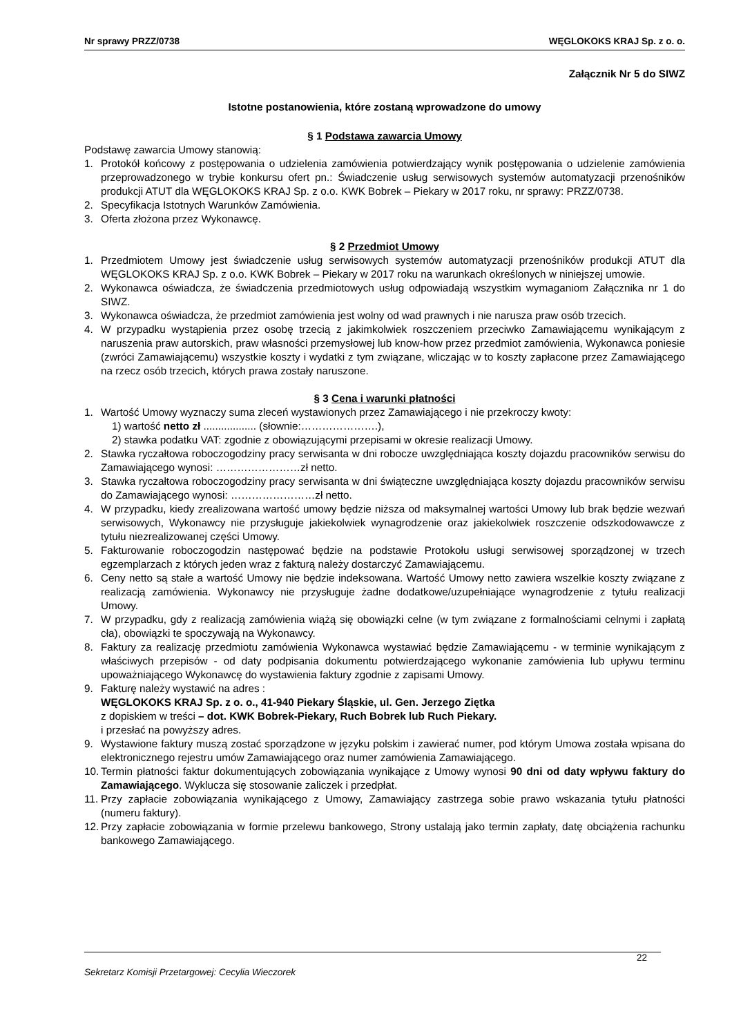Nr sprawy PRZZ/0738 WĘGLOKOKS KRAJ Sp. z o. o.
Załącznik Nr 5 do SIWZ
Istotne postanowienia, które zostaną wprowadzone do umowy
§ 1 Podstawa zawarcia Umowy
Podstawę zawarcia Umowy stanowią:
1. Protokół końcowy z postępowania o udzielenia zamówienia potwierdzający wynik postępowania o udzielenie zamówienia przeprowadzonego w trybie konkursu ofert pn.: Świadczenie usług serwisowych systemów automatyzacji przenośników produkcji ATUT dla WĘGLOKOKS KRAJ Sp. z o.o. KWK Bobrek – Piekary w 2017 roku, nr sprawy: PRZZ/0738.
2. Specyfikacja Istotnych Warunków Zamówienia.
3. Oferta złożona przez Wykonawcę.
§ 2 Przedmiot Umowy
1. Przedmiotem Umowy jest świadczenie usług serwisowych systemów automatyzacji przenośników produkcji ATUT dla WĘGLOKOKS KRAJ Sp. z o.o. KWK Bobrek – Piekary w 2017 roku na warunkach określonych w niniejszej umowie.
2. Wykonawca oświadcza, że świadczenia przedmiotowych usług odpowiadają wszystkim wymaganiom Załącznika nr 1 do SIWZ.
3. Wykonawca oświadcza, że przedmiot zamówienia jest wolny od wad prawnych i nie narusza praw osób trzecich.
4. W przypadku wystąpienia przez osobę trzecią z jakimkolwiek roszczeniem przeciwko Zamawiającemu wynikającym z naruszenia praw autorskich, praw własności przemysłowej lub know-how przez przedmiot zamówienia, Wykonawca poniesie (zwróci Zamawiającemu) wszystkie koszty i wydatki z tym związane, wliczając w to koszty zapłacone przez Zamawiającego na rzecz osób trzecich, których prawa zostały naruszone.
§ 3 Cena i warunki płatności
1. Wartość Umowy wyznaczy suma zleceń wystawionych przez Zamawiającego i nie przekroczy kwoty:
1) wartość netto zł .................. (słownie:………………….),
2) stawka podatku VAT: zgodnie z obowiązującymi przepisami w okresie realizacji Umowy.
2. Stawka ryczałtowa roboczogodziny pracy serwisanta w dni robocze uwzględniająca koszty dojazdu pracowników serwisu do Zamawiającego wynosi: ……………………zł netto.
3. Stawka ryczałtowa roboczogodziny pracy serwisanta w dni świąteczne uwzględniająca koszty dojazdu pracowników serwisu do Zamawiającego wynosi: ……………………zł netto.
4. W przypadku, kiedy zrealizowana wartość umowy będzie niższa od maksymalnej wartości Umowy lub brak będzie wezwań serwisowych, Wykonawcy nie przysługuje jakiekolwiek wynagrodzenie oraz jakiekolwiek roszczenie odszkodowawcze z tytułu niezrealizowanej części Umowy.
5. Fakturowanie roboczogodzin następować będzie na podstawie Protokołu usługi serwisowej sporządzonej w trzech egzemplarzach z których jeden wraz z fakturą należy dostarczyć Zamawiającemu.
6. Ceny netto są stałe a wartość Umowy nie będzie indeksowana. Wartość Umowy netto zawiera wszelkie koszty związane z realizacją zamówienia. Wykonawcy nie przysługuje żadne dodatkowe/uzupełniające wynagrodzenie z tytułu realizacji Umowy.
7. W przypadku, gdy z realizacją zamówienia wiążą się obowiązki celne (w tym związane z formalnościami celnymi i zapłatą cła), obowiązki te spoczywają na Wykonawcy.
8. Faktury za realizację przedmiotu zamówienia Wykonawca wystawiać będzie Zamawiającemu - w terminie wynikającym z właściwych przepisów - od daty podpisania dokumentu potwierdzającego wykonanie zamówienia lub upływu terminu upoważniającego Wykonawcę do wystawienia faktury zgodnie z zapisami Umowy.
9. Fakturę należy wystawić na adres :
WĘGLOKOKS KRAJ Sp. z o. o., 41-940 Piekary Śląskie, ul. Gen. Jerzego Ziętka
z dopiskiem w treści – dot. KWK Bobrek-Piekary, Ruch Bobrek lub Ruch Piekary.
i przesłać na powyższy adres.
9. Wystawione faktury muszą zostać sporządzone w języku polskim i zawierać numer, pod którym Umowa została wpisana do elektronicznego rejestru umów Zamawiającego oraz numer zamówienia Zamawiającego.
10. Termin płatności faktur dokumentujących zobowiązania wynikające z Umowy wynosi 90 dni od daty wpływu faktury do Zamawiającego. Wyklucza się stosowanie zaliczek i przedpłat.
11. Przy zapłacie zobowiązania wynikającego z Umowy, Zamawiający zastrzega sobie prawo wskazania tytułu płatności (numeru faktury).
12. Przy zapłacie zobowiązania w formie przelewu bankowego, Strony ustalają jako termin zapłaty, datę obciążenia rachunku bankowego Zamawiającego.
22
Sekretarz Komisji Przetargowej: Cecylia Wieczorek